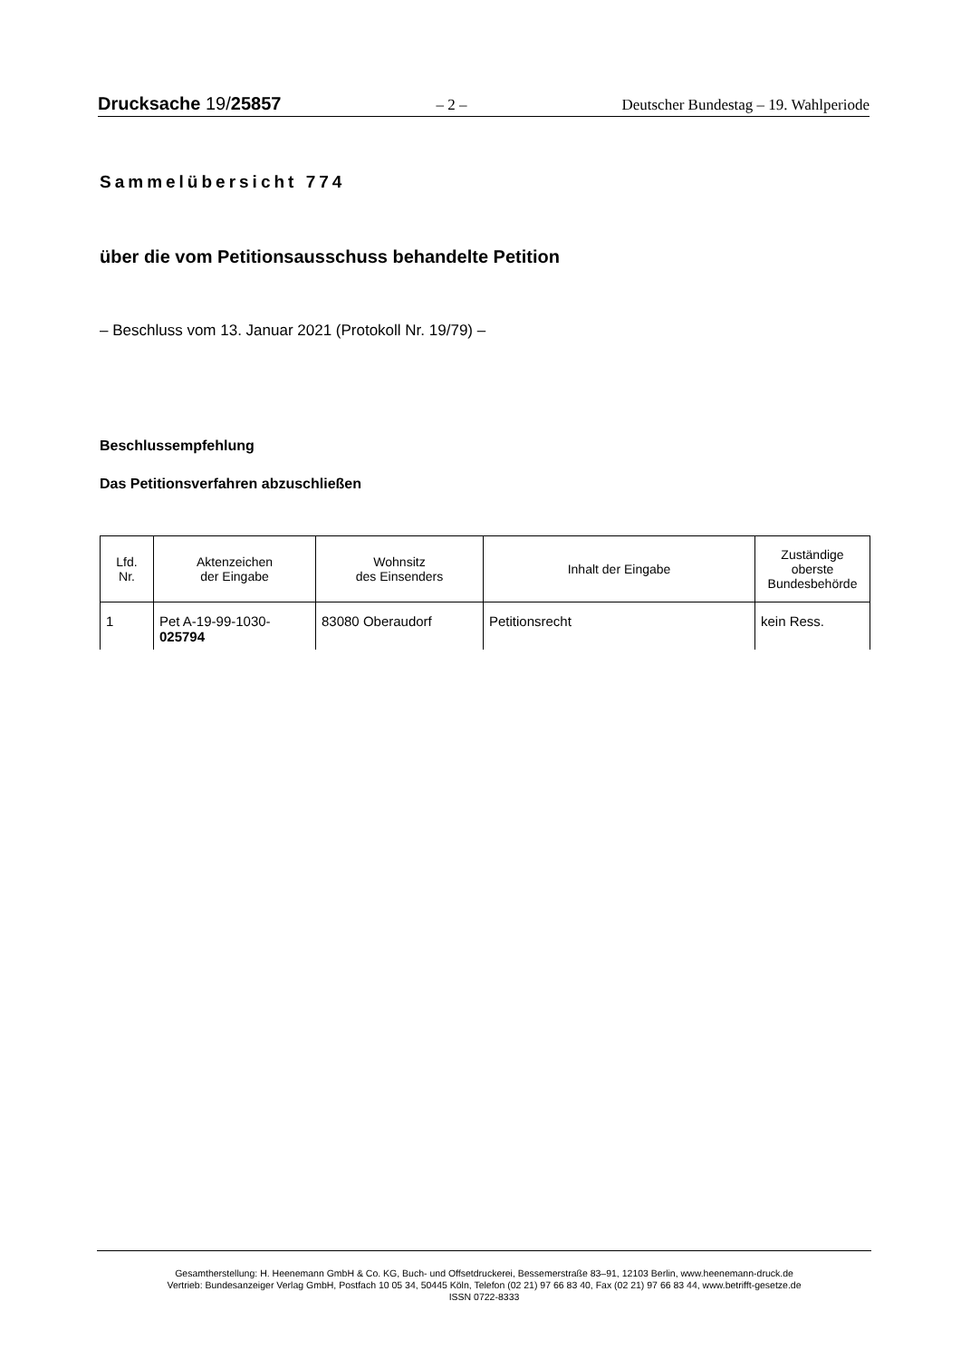Drucksache 19/25857 – 2 – Deutscher Bundestag – 19. Wahlperiode
Sammelübersicht 774
über die vom Petitionsausschuss behandelte Petition
– Beschluss vom 13. Januar 2021 (Protokoll Nr. 19/79) –
Beschlussempfehlung
Das Petitionsverfahren abzuschließen
| Lfd. Nr. | Aktenzeichen der Eingabe | Wohnsitz des Einsenders | Inhalt der Eingabe | Zuständige oberste Bundesbehörde |
| --- | --- | --- | --- | --- |
| 1 | Pet A-19-99-1030- 025794 | 83080 Oberaudorf | Petitionsrecht | kein Ress. |
Gesamtherstellung: H. Heenemann GmbH & Co. KG, Buch- und Offsetdruckerei, Bessemerstraße 83–91, 12103 Berlin, www.heenemann-druck.de
Vertrieb: Bundesanzeiger Verlag GmbH, Postfach 10 05 34, 50445 Köln, Telefon (02 21) 97 66 83 40, Fax (02 21) 97 66 83 44, www.betrifft-gesetze.de
ISSN 0722-8333